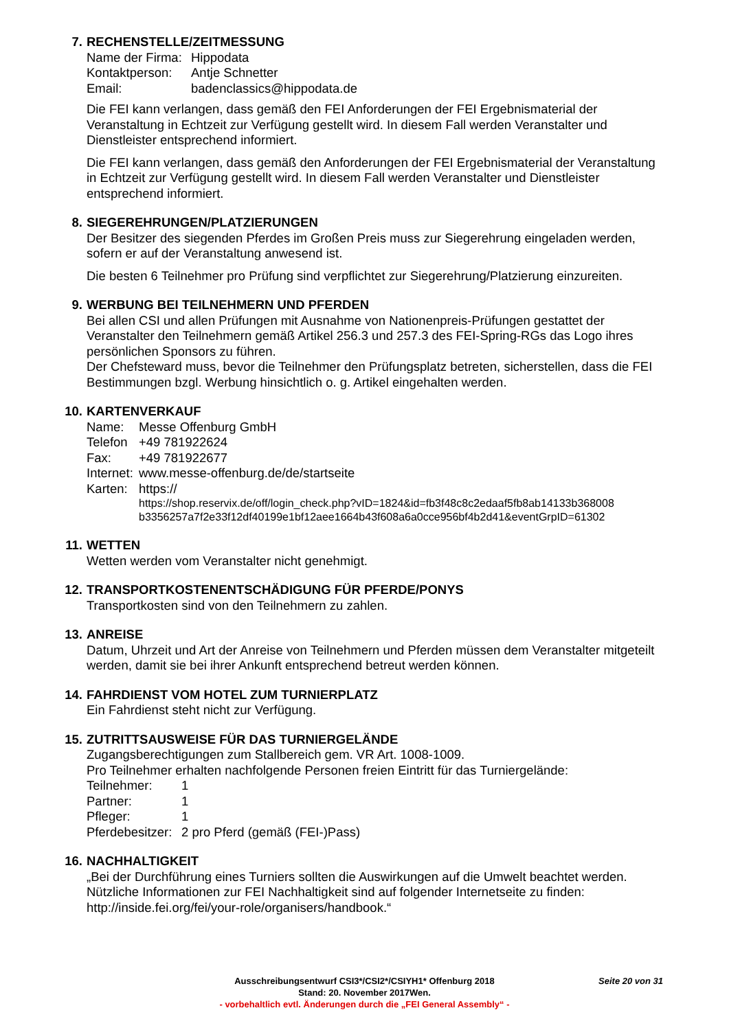7. RECHENSTELLE/ZEITMESSUNG
Name der Firma: Hippodata
Kontaktperson: Antje Schnetter
Email: badenclassics@hippodata.de
Die FEI kann verlangen, dass gemäß den FEI Anforderungen der FEI Ergebnismaterial der Veranstaltung in Echtzeit zur Verfügung gestellt wird. In diesem Fall werden Veranstalter und Dienstleister entsprechend informiert.
Die FEI kann verlangen, dass gemäß den Anforderungen der FEI Ergebnismaterial der Veranstaltung in Echtzeit zur Verfügung gestellt wird. In diesem Fall werden Veranstalter und Dienstleister entsprechend informiert.
8. SIEGEREHRUNGEN/PLATZIERUNGEN
Der Besitzer des siegenden Pferdes im Großen Preis muss zur Siegerehrung eingeladen werden, sofern er auf der Veranstaltung anwesend ist.
Die besten 6 Teilnehmer pro Prüfung sind verpflichtet zur Siegerehrung/Platzierung einzureiten.
9. WERBUNG BEI TEILNEHMERN UND PFERDEN
Bei allen CSI und allen Prüfungen mit Ausnahme von Nationenpreis-Prüfungen gestattet der Veranstalter den Teilnehmern gemäß Artikel 256.3 und 257.3 des FEI-Spring-RGs das Logo ihres persönlichen Sponsors zu führen.
Der Chefsteward muss, bevor die Teilnehmer den Prüfungsplatz betreten, sicherstellen, dass die FEI Bestimmungen bzgl. Werbung hinsichtlich o. g. Artikel eingehalten werden.
10. KARTENVERKAUF
Name: Messe Offenburg GmbH
Telefon +49 781922624
Fax: +49 781922677
Internet: www.messe-offenburg.de/de/startseite
Karten: https://
https://shop.reservix.de/off/login_check.php?vID=1824&id=fb3f48c8c2edaaf5fb8ab14133b368008 b3356257a7f2e33f12df40199e1bf12aee1664b43f608a6a0cce956bf4b2d41&eventGrpID=61302
11. WETTEN
Wetten werden vom Veranstalter nicht genehmigt.
12. TRANSPORTKOSTENENTSCHÄDIGUNG FÜR PFERDE/PONYS
Transportkosten sind von den Teilnehmern zu zahlen.
13. ANREISE
Datum, Uhrzeit und Art der Anreise von Teilnehmern und Pferden müssen dem Veranstalter mitgeteilt werden, damit sie bei ihrer Ankunft entsprechend betreut werden können.
14. FAHRDIENST VOM HOTEL ZUM TURNIERPLATZ
Ein Fahrdienst steht nicht zur Verfügung.
15. ZUTRITTSAUSWEISE FÜR DAS TURNIERGELÄNDE
Zugangsberechtigungen zum Stallbereich gem. VR Art. 1008-1009.
Pro Teilnehmer erhalten nachfolgende Personen freien Eintritt für das Turniergelände:
Teilnehmer: 1
Partner: 1
Pfleger: 1
Pferdebesitzer: 2 pro Pferd (gemäß (FEI-)Pass)
16. NACHHALTIGKEIT
„Bei der Durchführung eines Turniers sollten die Auswirkungen auf die Umwelt beachtet werden. Nützliche Informationen zur FEI Nachhaltigkeit sind auf folgender Internetseite zu finden: http://inside.fei.org/fei/your-role/organisers/handbook.“
Ausschreibungsentwurf CSI3*/CSI2*/CSIYH1* Offenburg 2018 Seite 20 von 31
Stand: 20. November 2017Wen.
- vorbehaltlich evtl. Änderungen durch die „FEI General Assembly“ -